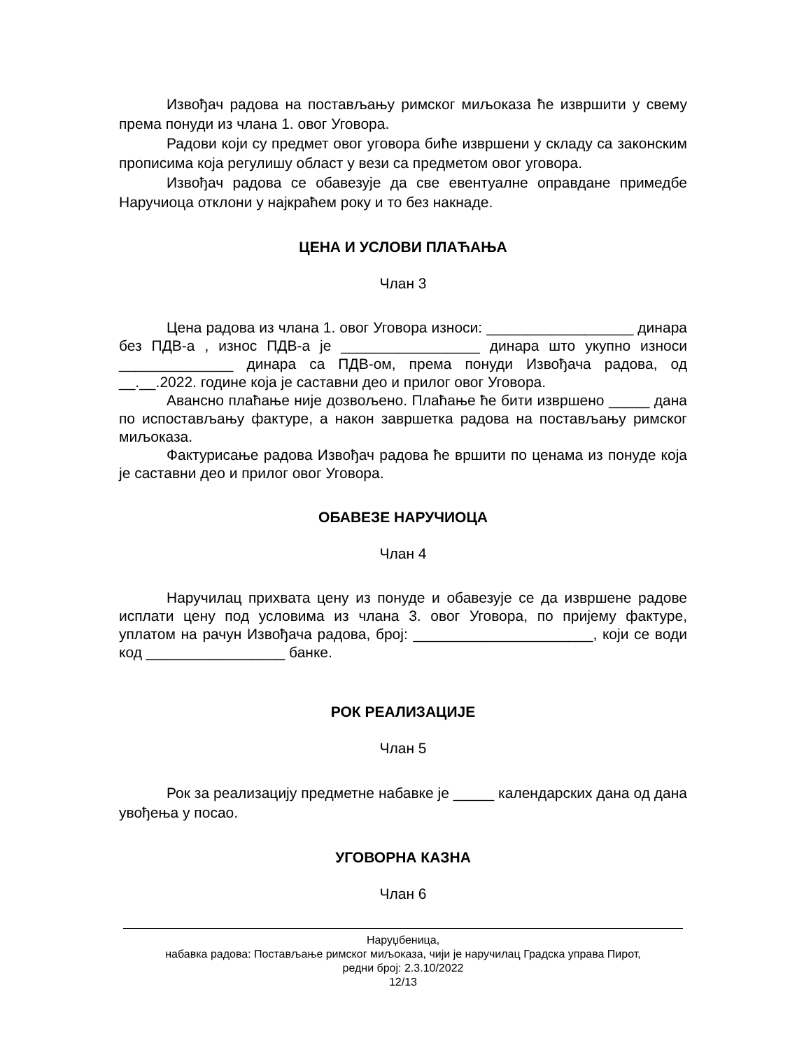Извођач радова на постављању римског миљоказа ће извршити у свему према понуди из члана 1. овог Уговора.
Радови који су предмет овог уговора биће извршени у складу са законским прописима која регулишу област у вези са предметом овог уговора.
Извођач радова се обавезује да све евентуалне оправдане примедбе Наручиоца отклони у најкраћем року и то без накнаде.
ЦЕНА И УСЛОВИ ПЛАЋАЊА
Члан 3
Цена радова из члана 1. овог Уговора износи: __________________ динара без ПДВ-а , износ ПДВ-а је _________________ динара што укупно износи ______________ динара са ПДВ-ом, према понуди Извођача радова, од __.__.2022. године која је саставни део и прилог овог Уговора.
Авансно плаћање није дозвољено. Плаћање ће бити извршено _____ дана по испостављању фактуре, а након завршетка радова на постављању римског миљоказа.
Фактурисање радова Извођач радова ће вршити по ценама из понуде која је саставни део и прилог овог Уговора.
ОБАВЕЗЕ НАРУЧИОЦА
Члан 4
Наручилац прихвата цену из понуде и обавезује се да извршене радове исплати цену под условима из члана 3. овог Уговора, по пријему фактуре, уплатом на рачун Извођача радова, број: ______________________, који се води код _________________ банке.
РОК РЕАЛИЗАЦИЈЕ
Члан 5
Рок за реализацију предметне набавке је _____ календарских дана од дана увођења у посао.
УГОВОРНА КАЗНА
Члан 6
Наруџбеница,
набавка радова: Постављање римског миљоказа, чији је наручилац Градска управа Пирот,
редни број: 2.3.10/2022
12/13